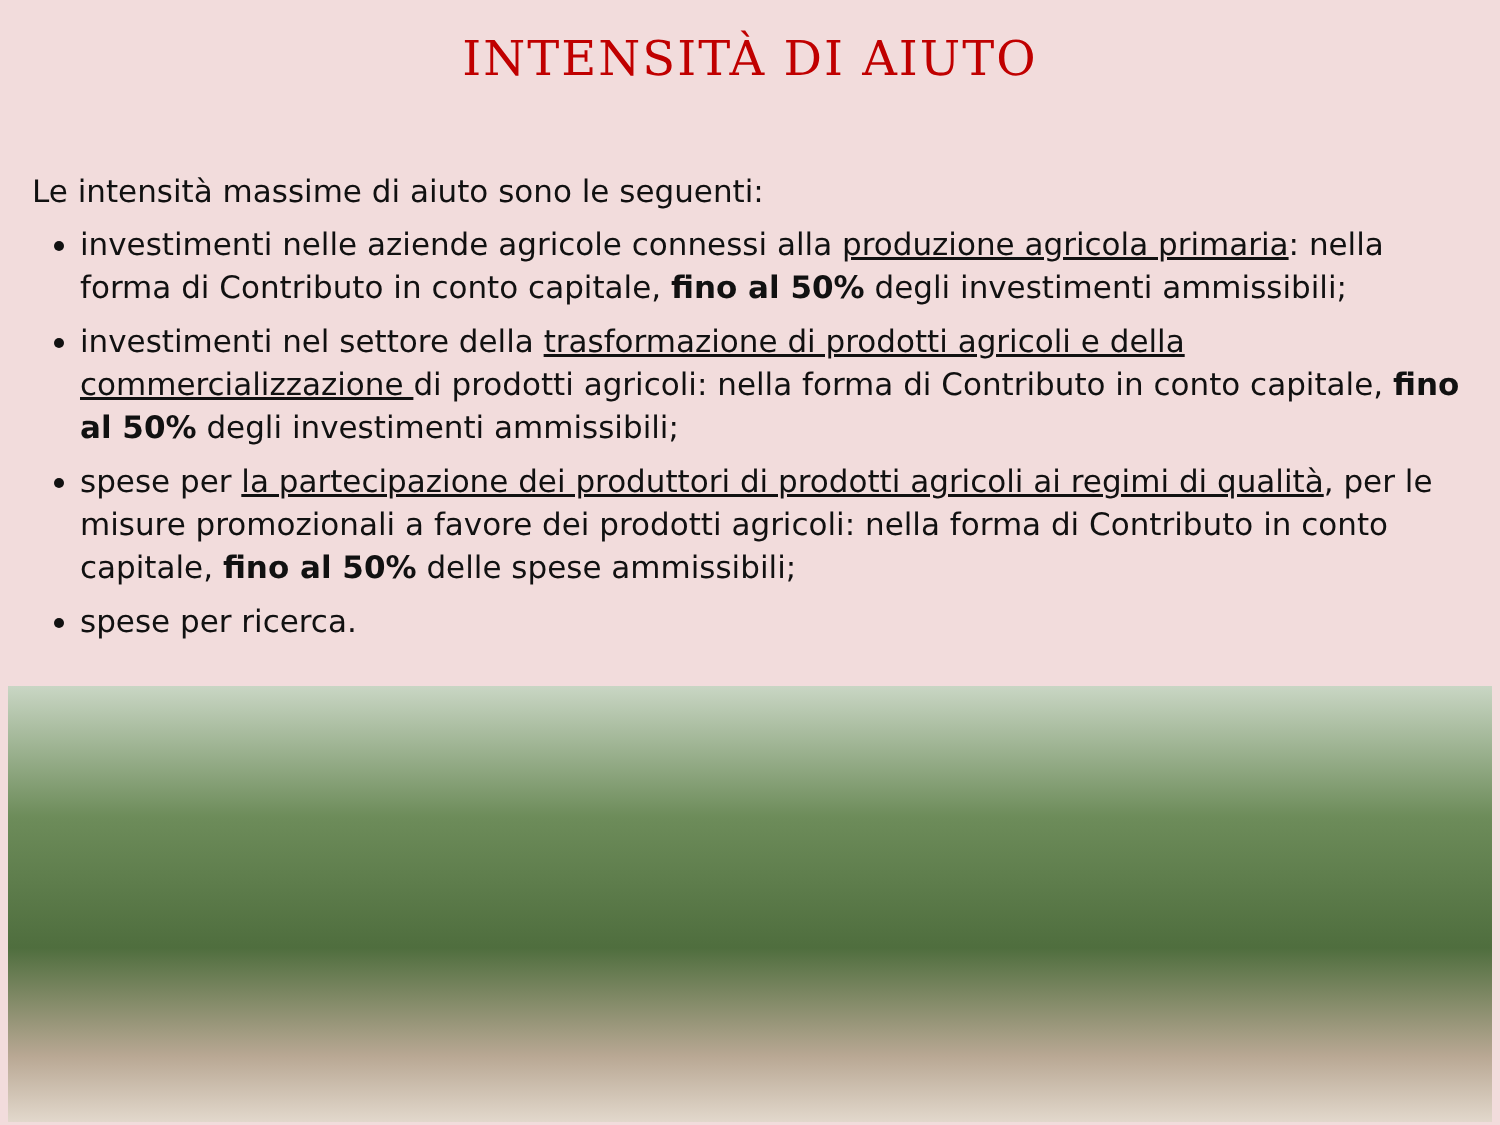INTENSITÀ DI AIUTO
Le intensità massime di aiuto sono le seguenti:
investimenti nelle aziende agricole connessi alla produzione agricola primaria: nella forma di Contributo in conto capitale, fino al 50% degli investimenti ammissibili;
investimenti nel settore della trasformazione di prodotti agricoli e della commercializzazione di prodotti agricoli: nella forma di Contributo in conto capitale, fino al 50% degli investimenti ammissibili;
spese per la partecipazione dei produttori di prodotti agricoli ai regimi di qualità, per le misure promozionali a favore dei prodotti agricoli: nella forma di Contributo in conto capitale, fino al 50% delle spese ammissibili;
spese per ricerca.